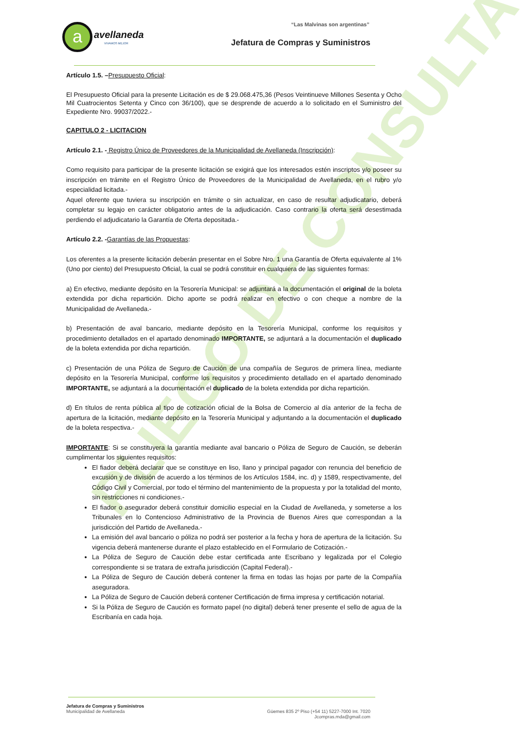a avellaneda
VIVAMOS MEJOR
“Las Malvinas son argentinas”
Jefatura de Compras y Suministros
PLIEGO DE CONSULTA
Artículo 1.5. –Presupuesto Oficial:
El Presupuesto Oficial para la presente Licitación es de $ 29.068.475,36 (Pesos Veintinueve Millones Sesenta y Ocho Mil Cuatrocientos Setenta y Cinco con 36/100), que se desprende de acuerdo a lo solicitado en el Suministro del Expediente Nro. 99037/2022.-
CAPITULO 2 - LICITACION
Artículo 2.1. - Registro Único de Proveedores de la Municipalidad de Avellaneda (Inscripción):
Como requisito para participar de la presente licitación se exigirá que los interesados estén inscriptos y/o poseer su inscripción en trámite en el Registro Único de Proveedores de la Municipalidad de Avellaneda, en el rubro y/o especialidad licitada.-
Aquel oferente que tuviera su inscripción en trámite o sin actualizar, en caso de resultar adjudicatario, deberá completar su legajo en carácter obligatorio antes de la adjudicación. Caso contrario la oferta será desestimada perdiendo el adjudicatario la Garantía de Oferta depositada.-
Artículo 2.2. -Garantías de las Propuestas:
Los oferentes a la presente licitación deberán presentar en el Sobre Nro. 1 una Garantía de Oferta equivalente al 1% (Uno por ciento) del Presupuesto Oficial, la cual se podrá constituir en cualquiera de las siguientes formas:
a) En efectivo, mediante depósito en la Tesorería Municipal: se adjuntará a la documentación el original de la boleta extendida por dicha repartición. Dicho aporte se podrá realizar en efectivo o con cheque a nombre de la Municipalidad de Avellaneda.-
b) Presentación de aval bancario, mediante depósito en la Tesorería Municipal, conforme los requisitos y procedimiento detallados en el apartado denominado IMPORTANTE, se adjuntará a la documentación el duplicado de la boleta extendida por dicha repartición.
c) Presentación de una Póliza de Seguro de Caución de una compañía de Seguros de primera línea, mediante depósito en la Tesorería Municipal, conforme los requisitos y procedimiento detallado en el apartado denominado IMPORTANTE, se adjuntará a la documentación el duplicado de la boleta extendida por dicha repartición.
d) En títulos de renta pública al tipo de cotización oficial de la Bolsa de Comercio al día anterior de la fecha de apertura de la licitación, mediante depósito en la Tesorería Municipal y adjuntando a la documentación el duplicado de la boleta respectiva.-
IMPORTANTE: Si se constituyera la garantía mediante aval bancario o Póliza de Seguro de Caución, se deberán cumplimentar los siguientes requisitos:
El fiador deberá declarar que se constituye en liso, llano y principal pagador con renuncia del beneficio de excusión y de división de acuerdo a los términos de los Artículos 1584, inc. d) y 1589, respectivamente, del Código Civil y Comercial, por todo el término del mantenimiento de la propuesta y por la totalidad del monto, sin restricciones ni condiciones.-
El fiador o asegurador deberá constituir domicilio especial en la Ciudad de Avellaneda, y someterse a los Tribunales en lo Contencioso Administrativo de la Provincia de Buenos Aires que correspondan a la jurisdicción del Partido de Avellaneda.-
La emisión del aval bancario o póliza no podrá ser posterior a la fecha y hora de apertura de la licitación. Su vigencia deberá mantenerse durante el plazo establecido en el Formulario de Cotización.-
La Póliza de Seguro de Caución debe estar certificada ante Escribano y legalizada por el Colegio correspondiente si se tratara de extraña jurisdicción (Capital Federal).-
La Póliza de Seguro de Caución deberá contener la firma en todas las hojas por parte de la Compañía aseguradora.
La Póliza de Seguro de Caución deberá contener Certificación de firma impresa y certificación notarial.
Si la Póliza de Seguro de Caución es formato papel (no digital) deberá tener presente el sello de agua de la Escribanía en cada hoja.
Jefatura de Compras y Suministros
Municipalidad de Avellaneda
Güemes 835 2º Piso (+54 11) 5227-7000 Int. 7020
Jcompras.mda@gmail.com